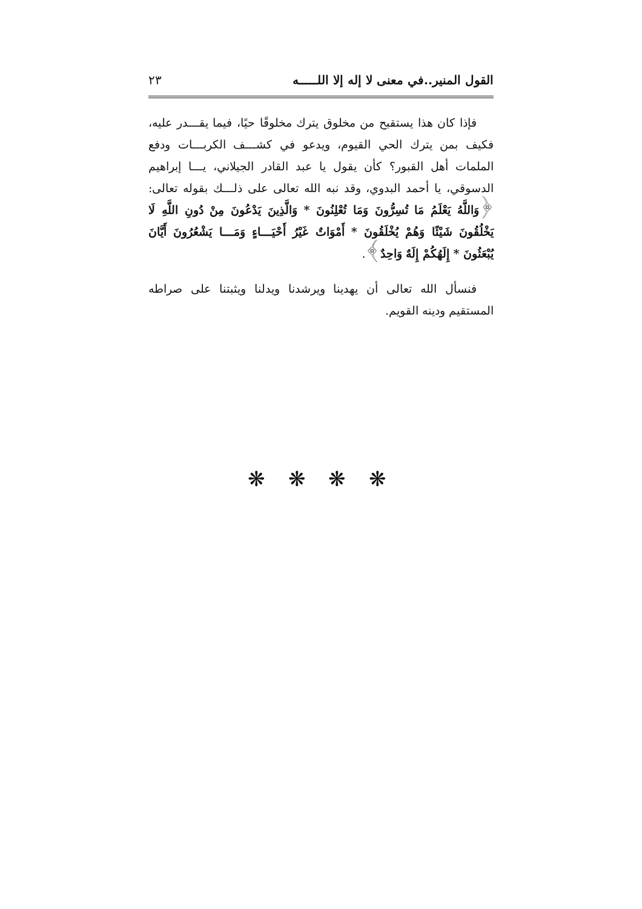القول المنير..في معنى لا إله إلا اللـــــه ٢٣
فإذا كان هذا يستقبح من مخلوق يترك مخلوقًا حيًا، فيما يقـــدر عليه، فكيف بمن يترك الحي القيوم، ويدعو في كشـــف الكربـــات ودفع الملمات أهل القبور؟ كأن يقول يا عبد القادر الجيلاني، يـــا إبراهيم الدسوقي، يا أحمد البدوي، وقد نبه الله تعالى على ذلـــك بقوله تعالى: ﴿وَاللَّهُ يَعْلَمُ مَا تُسِرُّونَ وَمَا تُعْلِنُونَ * وَالَّذِينَ يَدْعُونَ مِنْ دُونِ اللَّهِ لَا يَخْلُقُونَ شَيْئًا وَهُمْ يُخْلَقُونَ * أَمْوَاتٌ غَيْرُ أَحْيَـــاءٍ وَمَـــا يَشْعُرُونَ أَيَّانَ يُبْعَثُونَ * إِلَهُكُمْ إِلَهٌ وَاحِدٌ﴾.
فنسأل الله تعالى أن يهدينا ويرشدنا ويدلنا ويثبتنا على صراطه المستقيم ودينه القويم.
❋ ❋ ❋ ❋